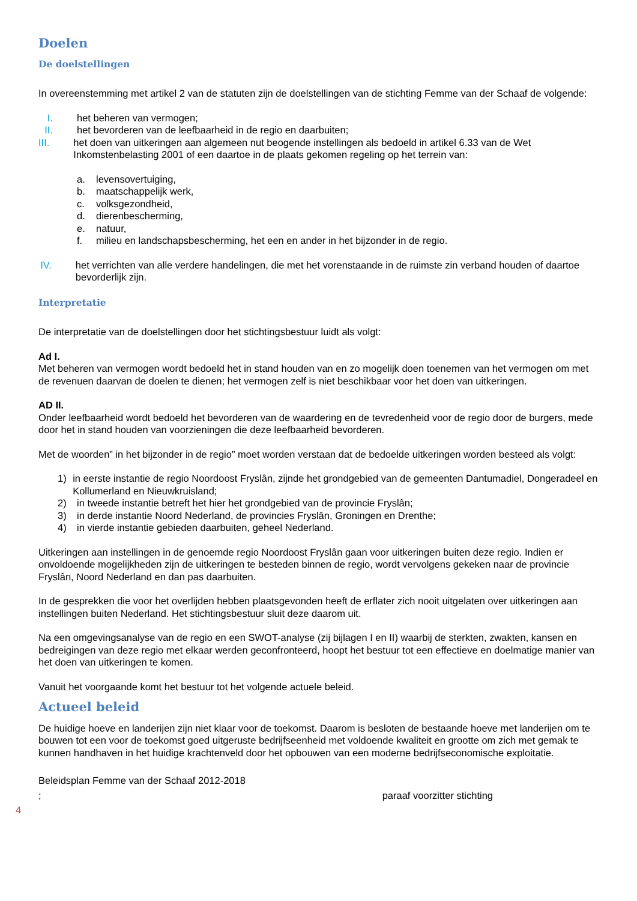Doelen
De doelstellingen
In overeenstemming met artikel 2 van de statuten zijn de doelstellingen van de stichting Femme van der Schaaf de volgende:
I. het beheren van vermogen;
II. het bevorderen van de leefbaarheid in de regio en daarbuiten;
III. het doen van uitkeringen aan algemeen nut beogende instellingen als bedoeld in artikel 6.33 van de Wet Inkomstenbelasting 2001 of een daartoe in de plaats gekomen regeling op het terrein van:
a. levensovertuiging,
b. maatschappelijk werk,
c. volksgezondheid,
d. dierenbescherming,
e. natuur,
f. milieu en landschapsbescherming, het een en ander in het bijzonder in de regio.
IV. het verrichten van alle verdere handelingen, die met het vorenstaande in de ruimste zin verband houden of daartoe bevorderlijk zijn.
Interpretatie
De interpretatie van de doelstellingen door het stichtingsbestuur luidt als volgt:
Ad I.
Met beheren van vermogen wordt bedoeld het in stand houden van en zo mogelijk doen toenemen van het vermogen om met de revenuen daarvan de doelen te dienen; het vermogen zelf is niet beschikbaar voor het doen van uitkeringen.
AD II.
Onder leefbaarheid wordt bedoeld het bevorderen van de waardering en de tevredenheid voor de regio door de burgers, mede door het in stand houden van voorzieningen die deze leefbaarheid bevorderen.
Met de woorden” in het bijzonder in de regio” moet worden verstaan dat de bedoelde uitkeringen worden besteed als volgt:
1) in eerste instantie de regio Noordoost Fryslân, zijnde het grondgebied van de gemeenten Dantumadiel, Dongeradeel en Kollumerland en Nieuwkruisland;
2) in tweede instantie betreft het hier het grondgebied van de provincie Fryslân;
3) in derde instantie Noord Nederland, de provincies Fryslân, Groningen en Drenthe;
4) in vierde instantie gebieden daarbuiten, geheel Nederland.
Uitkeringen aan instellingen in de genoemde regio Noordoost Fryslân gaan voor uitkeringen buiten deze regio. Indien er onvoldoende mogelijkheden zijn de uitkeringen te besteden binnen de regio, wordt vervolgens gekeken naar de provincie Fryslân, Noord Nederland en dan pas daarbuiten.
In de gesprekken die voor het overlijden hebben plaatsgevonden heeft de erflater zich nooit uitgelaten over uitkeringen aan instellingen buiten Nederland. Het stichtingsbestuur sluit deze daarom uit.
Na een omgevingsanalyse van de regio en een SWOT-analyse (zij bijlagen I en II) waarbij de sterkten, zwakten, kansen en bedreigingen van deze regio met elkaar werden geconfronteerd, hoopt het bestuur tot een effectieve en doelmatige manier van het doen van uitkeringen te komen.
Vanuit het voorgaande komt het bestuur tot het volgende actuele beleid.
Actueel beleid
De huidige hoeve en landerijen zijn niet klaar voor de toekomst. Daarom is besloten de bestaande hoeve met landerijen om te bouwen tot een voor de toekomst goed uitgeruste bedrijfseenheid met voldoende kwaliteit en grootte om zich met gemak te kunnen handhaven in het huidige krachtenveld door het opbouwen van een moderne bedrijfseconomische exploitatie.
Beleidsplan Femme van der Schaaf 2012-2018
; paraaf voorzitter stichting
4